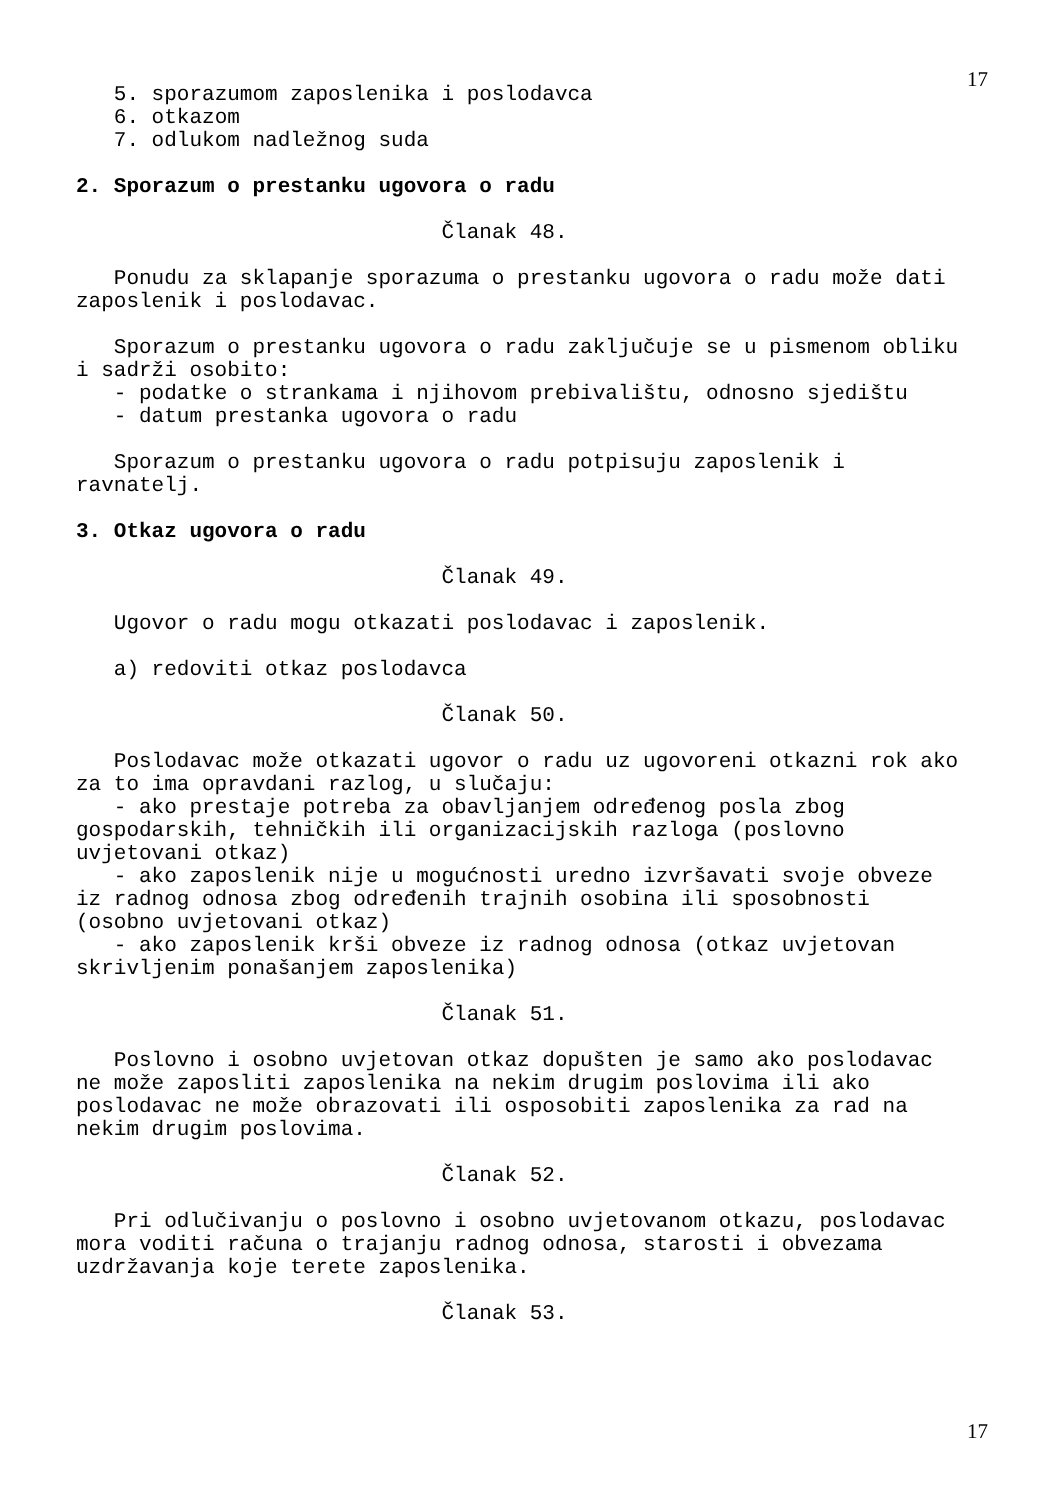17
   5. sporazumom zaposlenika i poslodavca
   6. otkazom
   7. odlukom nadležnog suda

2. Sporazum o prestanku ugovora o radu

                             Članak 48.

   Ponudu za sklapanje sporazuma o prestanku ugovora o radu može dati
zaposlenik i poslodavac.

   Sporazum o prestanku ugovora o radu zaključuje se u pismenom obliku
i sadrži osobito:
   - podatke o strankama i njihovom prebivalištu, odnosno sjedištu
   - datum prestanka ugovora o radu

   Sporazum o prestanku ugovora o radu potpisuju zaposlenik i
ravnatelj.

3. Otkaz ugovora o radu

                             Članak 49.

   Ugovor o radu mogu otkazati poslodavac i zaposlenik.

   a) redoviti otkaz poslodavca

                             Članak 50.

   Poslodavac može otkazati ugovor o radu uz ugovoreni otkazni rok ako
za to ima opravdani razlog, u slučaju:
   - ako prestaje potreba za obavljanjem određenog posla zbog
gospodarskih, tehničkih ili organizacijskih razloga (poslovno
uvjetovani otkaz)
   - ako zaposlenik nije u mogućnosti uredno izvršavati svoje obveze
iz radnog odnosa zbog određenih trajnih osobina ili sposobnosti
(osobno uvjetovani otkaz)
   - ako zaposlenik krši obveze iz radnog odnosa (otkaz uvjetovan
skrivljenim ponašanjem zaposlenika)

                             Članak 51.

   Poslovno i osobno uvjetovan otkaz dopušten je samo ako poslodavac
ne može zaposliti zaposlenika na nekim drugim poslovima ili ako
poslodavac ne može obrazovati ili osposobiti zaposlenika za rad na
nekim drugim poslovima.

                             Članak 52.

   Pri odlučivanju o poslovno i osobno uvjetovanom otkazu, poslodavac
mora voditi računa o trajanju radnog odnosa, starosti i obvezama
uzdržavanja koje terete zaposlenika.

                             Članak 53.
17